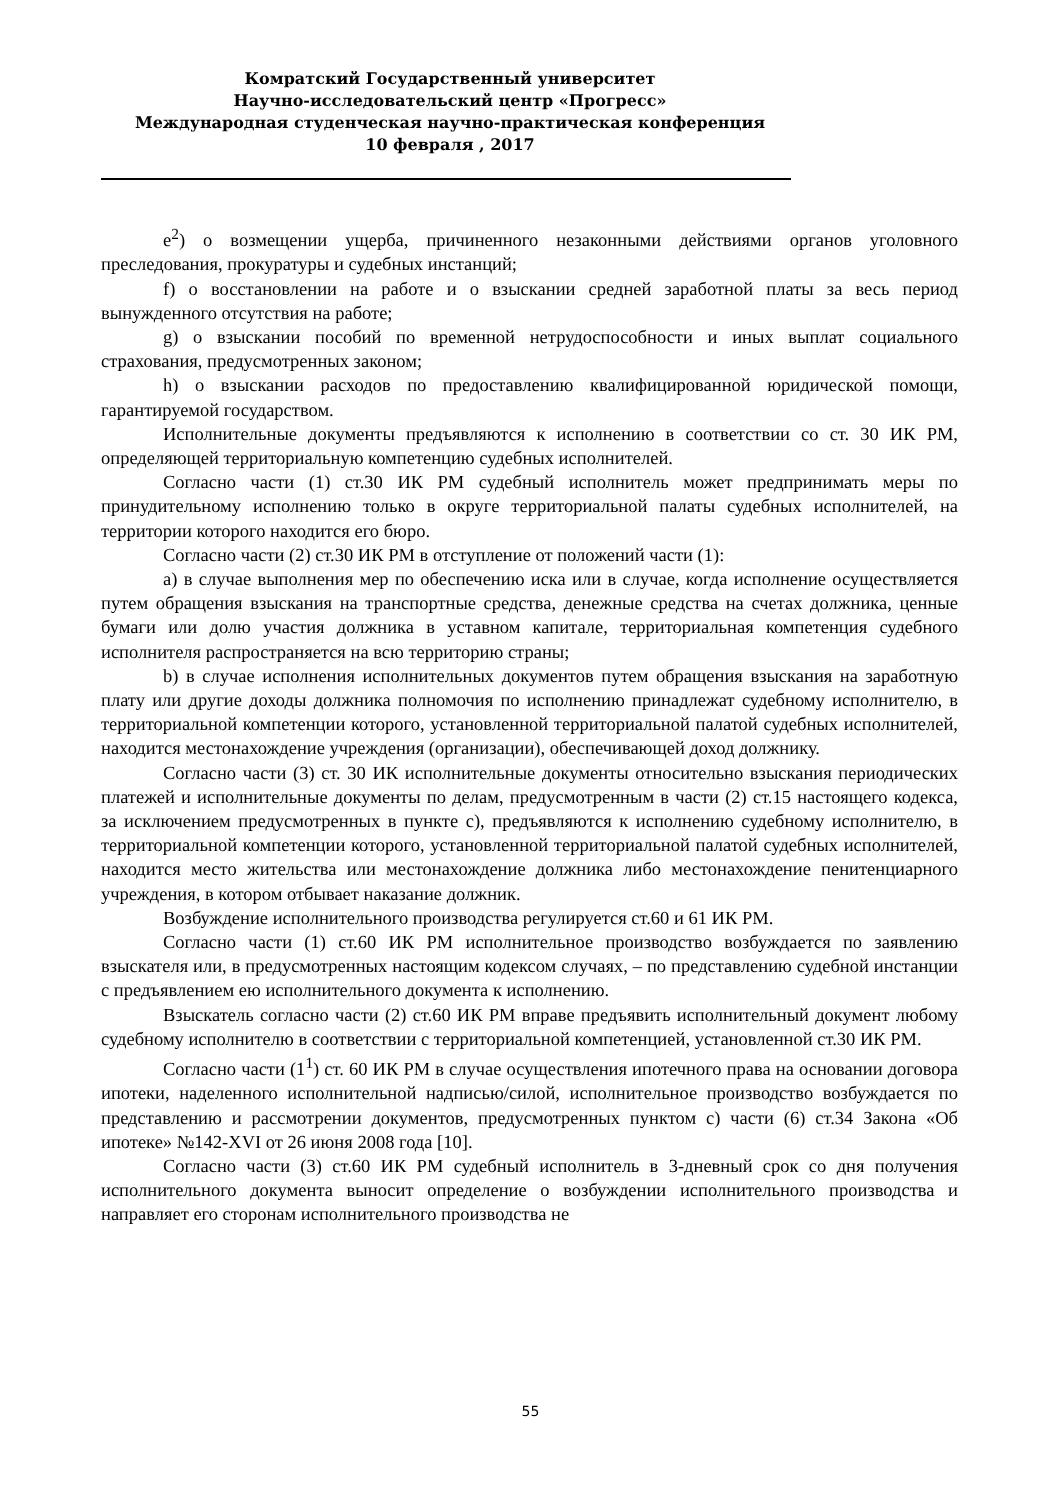Комратский Государственный университет
Научно-исследовательский центр «Прогресс»
Международная студенческая научно-практическая конференция
10 февраля , 2017
e<sup>2</sup>) о возмещении ущерба, причиненного незаконными действиями органов уголовного преследования, прокуратуры и судебных инстанций;
f) о восстановлении на работе и о взыскании средней заработной платы за весь период вынужденного отсутствия на работе;
g) о взыскании пособий по временной нетрудоспособности и иных выплат социального страхования, предусмотренных законом;
h) о взыскании расходов по предоставлению квалифицированной юридической помощи, гарантируемой государством.
Исполнительные документы предъявляются к исполнению в соответствии со ст. 30 ИК РМ, определяющей территориальную компетенцию судебных исполнителей.
Согласно части (1) ст.30 ИК РМ судебный исполнитель может предпринимать меры по принудительному исполнению только в округе территориальной палаты судебных исполнителей, на территории которого находится его бюро.
Согласно части (2) ст.30 ИК РМ в отступление от положений части (1):
a) в случае выполнения мер по обеспечению иска или в случае, когда исполнение осуществляется путем обращения взыскания на транспортные средства, денежные средства на счетах должника, ценные бумаги или долю участия должника в уставном капитале, территориальная компетенция судебного исполнителя распространяется на всю территорию страны;
b) в случае исполнения исполнительных документов путем обращения взыскания на заработную плату или другие доходы должника полномочия по исполнению принадлежат судебному исполнителю, в территориальной компетенции которого, установленной территориальной палатой судебных исполнителей, находится местонахождение учреждения (организации), обеспечивающей доход должнику.
Согласно части (3) ст. 30 ИК исполнительные документы относительно взыскания периодических платежей и исполнительные документы по делам, предусмотренным в части (2) ст.15 настоящего кодекса, за исключением предусмотренных в пункте с), предъявляются к исполнению судебному исполнителю, в территориальной компетенции которого, установленной территориальной палатой судебных исполнителей, находится место жительства или местонахождение должника либо местонахождение пенитенциарного учреждения, в котором отбывает наказание должник.
Возбуждение исполнительного производства регулируется ст.60 и 61 ИК РМ.
Согласно части (1) ст.60 ИК РМ исполнительное производство возбуждается по заявлению взыскателя или, в предусмотренных настоящим кодексом случаях, – по представлению судебной инстанции с предъявлением ею исполнительного документа к исполнению.
Взыскатель согласно части (2) ст.60 ИК РМ вправе предъявить исполнительный документ любому судебному исполнителю в соответствии с территориальной компетенцией, установленной ст.30 ИК РМ.
Согласно части (1<sup>1</sup>) ст. 60 ИК РМ в случае осуществления ипотечного права на основании договора ипотеки, наделенного исполнительной надписью/силой, исполнительное производство возбуждается по представлению и рассмотрении документов, предусмотренных пунктом с) части (6) ст.34 Закона «Об ипотеке» №142-XVI от 26 июня 2008 года [10].
Согласно части (3) ст.60 ИК РМ судебный исполнитель в 3-дневный срок со дня получения исполнительного документа выносит определение о возбуждении исполнительного производства и направляет его сторонам исполнительного производства не
55